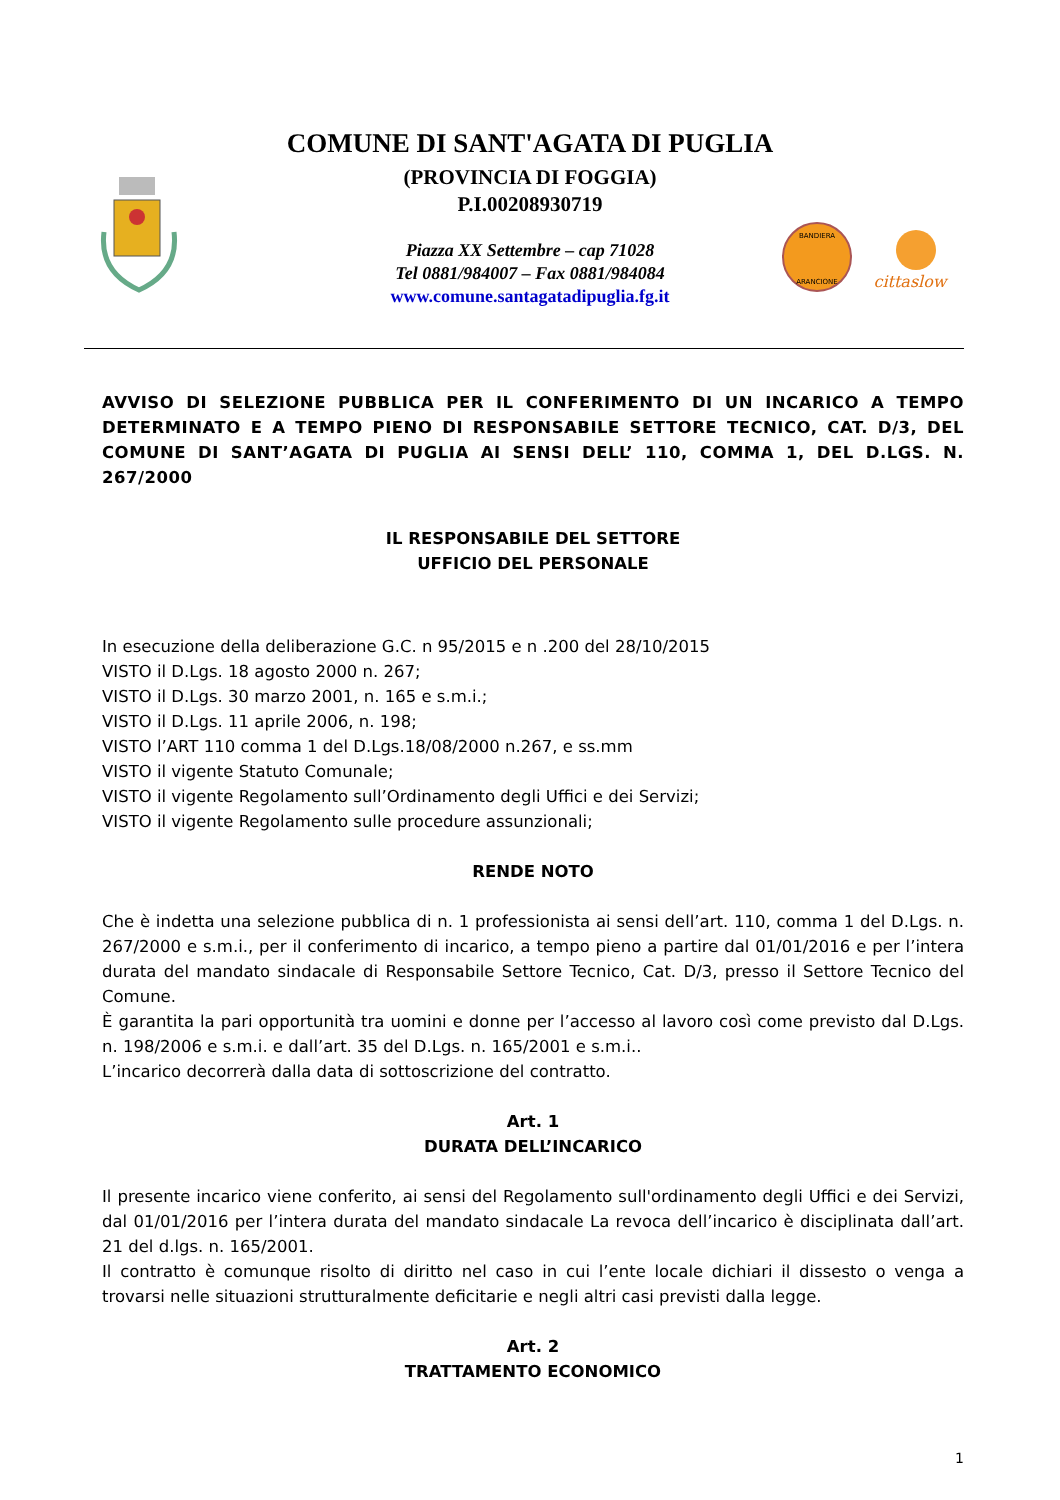COMUNE DI SANT'AGATA DI PUGLIA
(PROVINCIA DI FOGGIA)
P.I.00208930719
Piazza XX Settembre – cap 71028
Tel 0881/984007 – Fax 0881/984084
www.comune.santagatadipuglia.fg.it
BANDIERA
ARANCIONE
cittaslow
AVVISO DI SELEZIONE PUBBLICA PER IL CONFERIMENTO DI UN INCARICO A TEMPO DETERMINATO E A TEMPO PIENO DI RESPONSABILE SETTORE TECNICO, CAT. D/3, DEL COMUNE DI SANT’AGATA DI PUGLIA AI SENSI DELL’ 110, COMMA 1, DEL D.LGS. N. 267/2000
IL RESPONSABILE DEL SETTORE
UFFICIO DEL PERSONALE
In esecuzione della deliberazione G.C. n 95/2015 e n .200 del 28/10/2015
VISTO il D.Lgs. 18 agosto 2000 n. 267;
VISTO il D.Lgs. 30 marzo 2001, n. 165 e s.m.i.;
VISTO il D.Lgs. 11 aprile 2006, n. 198;
VISTO l’ART 110 comma 1 del D.Lgs.18/08/2000 n.267, e ss.mm
VISTO il vigente Statuto Comunale;
VISTO il vigente Regolamento sull’Ordinamento degli Uffici e dei Servizi;
VISTO il vigente Regolamento sulle procedure assunzionali;
RENDE NOTO
Che è indetta una selezione pubblica di n. 1 professionista ai sensi dell’art. 110, comma 1 del D.Lgs. n. 267/2000 e s.m.i., per il conferimento di incarico, a tempo pieno a partire dal 01/01/2016 e per l’intera durata del mandato sindacale di Responsabile Settore Tecnico, Cat. D/3, presso il Settore Tecnico del Comune.
È garantita la pari opportunità tra uomini e donne per l’accesso al lavoro così come previsto dal D.Lgs. n. 198/2006 e s.m.i. e dall’art. 35 del D.Lgs. n. 165/2001 e s.m.i..
L’incarico decorrerà dalla data di sottoscrizione del contratto.
Art. 1
DURATA DELL’INCARICO
Il presente incarico viene conferito, ai sensi del Regolamento sull'ordinamento degli Uffici e dei Servizi, dal 01/01/2016 per l’intera durata del mandato sindacale La revoca dell’incarico è disciplinata dall’art. 21 del d.lgs. n. 165/2001.
Il contratto è comunque risolto di diritto nel caso in cui l’ente locale dichiari il dissesto o venga a trovarsi nelle situazioni strutturalmente deficitarie e negli altri casi previsti dalla legge.
Art. 2
TRATTAMENTO ECONOMICO
1